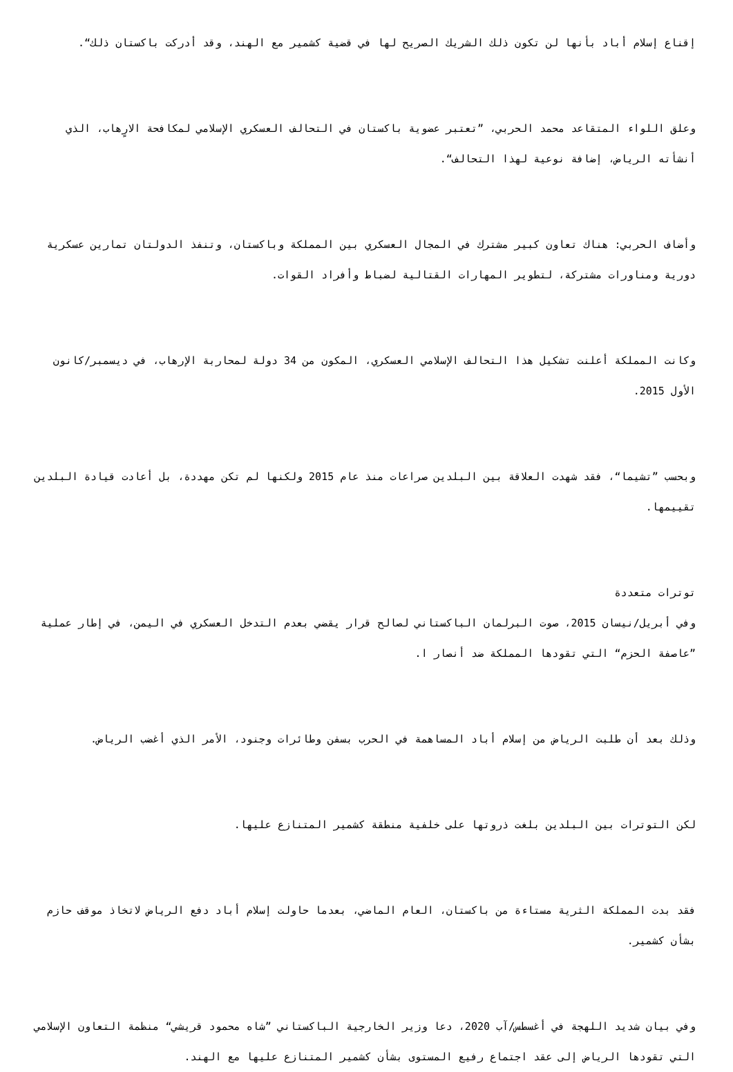إقناع إسلام أباد بأنها لن تكون ذلك الشريك الصريح لها في قضية كشمير مع الهند، وقد أدركت باكستان ذلك“.
وعلق اللواء المتقاعد محمد الحربي، ”تعتبر عضوية باكستان في التحالف العسكري الإسلامي لمكافحة الارٍهاب، الذي أنشأته الرياض، إضافة نوعية لهذا التحالف“.
وأضاف الحربي: هناك تعاون كبير مشترك في المجال العسكري بين المملكة وباكستان، وتنفذ الدولتان تمارين عسكرية دورية ومناورات مشتركة، لتطوير المهارات القتالية لضباط وأفراد القوات.
وكانت المملكة أعلنت تشكيل هذا التحالف الإسلامي العسكري، المكون من 34 دولة لمحاربة الإرهاب، في ديسمبر/كانون الأول 2015.
وبحسب ”تشيما“، فقد شهدت العلاقة بين البلدين صراعات منذ عام 2015 ولكنها لم تكن مهددة، بل أعادت قيادة البلدين تقييمها.
توترات متعددة
وفي أبريل/نيسان 2015، صوت البرلمان الباكستاني لصالح قرار يقضي بعدم التدخل العسكري في اليمن، في إطار عملية ”عاصفة الحزم“ التي تقودها المملكة ضد أنصار ا.
وذلك بعد أن طلبت الرياض من إسلام أباد المساهمة في الحرب بسفن وطائرات وجنود، الأمر الذي أغضب الرياض.
لكن التوترات بين البلدين بلغت ذروتها على خلفية منطقة كشمير المتنازع عليها.
فقد بدت المملكة الثرية مستاءة من باكستان، العام الماضي، بعدما حاولت إسلام أباد دفع الرياض لاتخاذ موقف حازم بشأن كشمير.
وفي بيان شديد اللهجة في أغسطس/آب 2020، دعا وزير الخارجية الباكستاني ”شاه محمود قريشي“ منظمة التعاون الإسلامي التي تقودها الرياض إلى عقد اجتماع رفيع المستوى بشأن كشمير المتنازع عليها مع الهند.